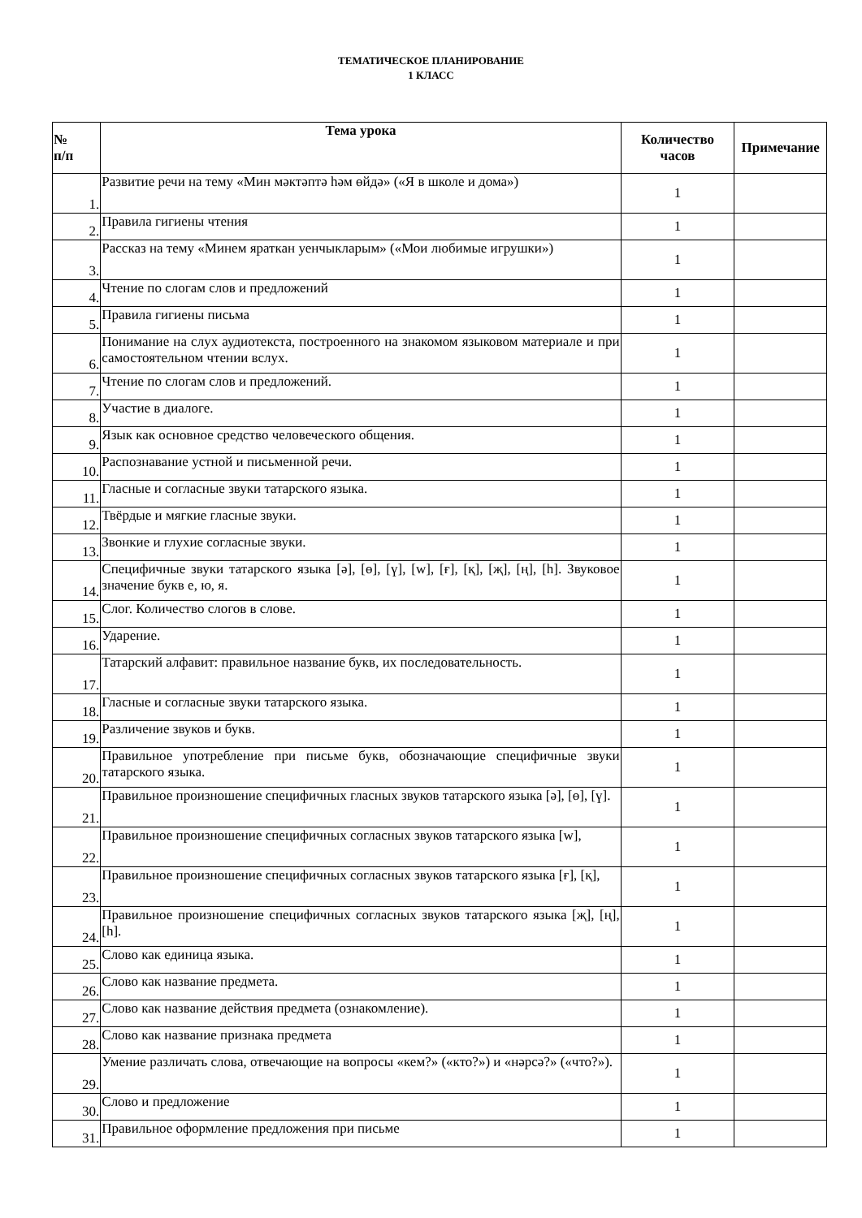ТЕМАТИЧЕСКОЕ ПЛАНИРОВАНИЕ
1 КЛАСС
| № п/п | Тема урока | Количество часов | Примечание |
| --- | --- | --- | --- |
| 1. | Развитие речи на тему «Мин мәктәптә һәм өйдә» («Я в школе и дома») | 1 | |
| 2. | Правила гигиены чтения | 1 | |
| 3. | Рассказ на тему «Минем яраткан уенчыкларым» («Мои любимые игрушки») | 1 | |
| 4. | Чтение по слогам слов и предложений | 1 | |
| 5. | Правила гигиены письма | 1 | |
| 6. | Понимание на слух аудиотекста, построенного на знакомом языковом материале и при самостоятельном чтении вслух. | 1 | |
| 7. | Чтение по слогам слов и предложений. | 1 | |
| 8. | Участие в диалоге. | 1 | |
| 9. | Язык как основное средство человеческого общения. | 1 | |
| 10. | Распознавание устной и письменной речи. | 1 | |
| 11. | Гласные и согласные звуки татарского языка. | 1 | |
| 12. | Твёрдые и мягкие гласные звуки. | 1 | |
| 13. | Звонкие и глухие согласные звуки. | 1 | |
| 14. | Специфичные звуки татарского языка [ә], [ө], [ү], [w], [ғ], [қ], [җ], [ң], [һ]. Звуковое значение букв е, ю, я. | 1 | |
| 15. | Слог. Количество слогов в слове. | 1 | |
| 16. | Ударение. | 1 | |
| 17. | Татарский алфавит: правильное название букв, их последовательность. | 1 | |
| 18. | Гласные и согласные звуки татарского языка. | 1 | |
| 19. | Различение звуков и букв. | 1 | |
| 20. | Правильное употребление при письме букв, обозначающие специфичные звуки татарского языка. | 1 | |
| 21. | Правильное произношение специфичных гласных звуков татарского языка [ә], [ө], [ү]. | 1 | |
| 22. | Правильное произношение специфичных согласных звуков татарского языка [w], | 1 | |
| 23. | Правильное произношение специфичных согласных звуков татарского языка [ғ], [қ], | 1 | |
| 24. | Правильное произношение специфичных согласных звуков татарского языка [җ], [ң], [һ]. | 1 | |
| 25. | Слово как единица языка. | 1 | |
| 26. | Слово как название предмета. | 1 | |
| 27. | Слово как название действия предмета (ознакомление). | 1 | |
| 28. | Слово как название признака предмета | 1 | |
| 29. | Умение различать слова, отвечающие на вопросы «кем?» («кто?») и «нәрсә?» («что?»). | 1 | |
| 30. | Слово и предложение | 1 | |
| 31. | Правильное оформление предложения при письме | 1 | |